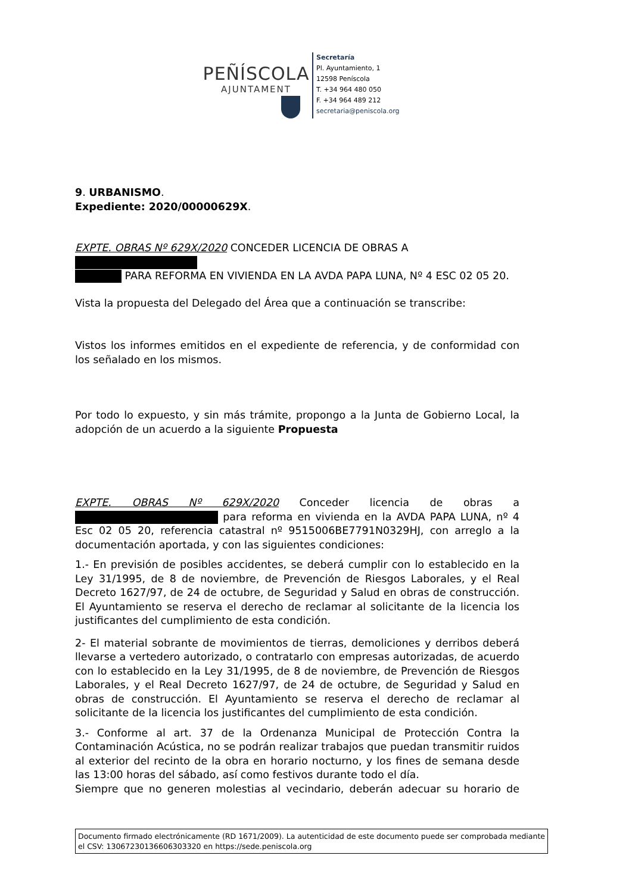PEÑÍSCOLA
AJUNTAMENT
Secretaría
Pl. Ayuntamiento, 1
12598 Peníscola
T. +34 964 480 050
F. +34 964 489 212
secretaria@peniscola.org
9. URBANISMO.
Expediente: 2020/00000629X.
EXPTE. OBRAS Nº 629X/2020 CONCEDER LICENCIA DE OBRAS A
PARA REFORMA EN VIVIENDA EN LA AVDA PAPA LUNA, Nº 4 ESC 02 05 20.
Vista la propuesta del Delegado del Área que a continuación se transcribe:
Vistos los informes emitidos en el expediente de referencia, y de conformidad con los señalado en los mismos.
Por todo lo expuesto, y sin más trámite, propongo a la Junta de Gobierno Local, la adopción de un acuerdo a la siguiente Propuesta
EXPTE. OBRAS Nº 629X/2020 Conceder licencia de obras a para reforma en vivienda en la AVDA PAPA LUNA, nº 4 Esc 02 05 20, referencia catastral nº 9515006BE7791N0329HJ, con arreglo a la documentación aportada, y con las siguientes condiciones:
1.- En previsión de posibles accidentes, se deberá cumplir con lo establecido en la Ley 31/1995, de 8 de noviembre, de Prevención de Riesgos Laborales, y el Real Decreto 1627/97, de 24 de octubre, de Seguridad y Salud en obras de construcción. El Ayuntamiento se reserva el derecho de reclamar al solicitante de la licencia los justificantes del cumplimiento de esta condición.
2- El material sobrante de movimientos de tierras, demoliciones y derribos deberá llevarse a vertedero autorizado, o contratarlo con empresas autorizadas, de acuerdo con lo establecido en la Ley 31/1995, de 8 de noviembre, de Prevención de Riesgos Laborales, y el Real Decreto 1627/97, de 24 de octubre, de Seguridad y Salud en obras de construcción. El Ayuntamiento se reserva el derecho de reclamar al solicitante de la licencia los justificantes del cumplimiento de esta condición.
3.- Conforme al art. 37 de la Ordenanza Municipal de Protección Contra la Contaminación Acústica, no se podrán realizar trabajos que puedan transmitir ruidos al exterior del recinto de la obra en horario nocturno, y los fines de semana desde las 13:00 horas del sábado, así como festivos durante todo el día.
Siempre que no generen molestias al vecindario, deberán adecuar su horario de
Documento firmado electrónicamente (RD 1671/2009). La autenticidad de este documento puede ser comprobada mediante el CSV: 13067230136606303320 en https://sede.peniscola.org